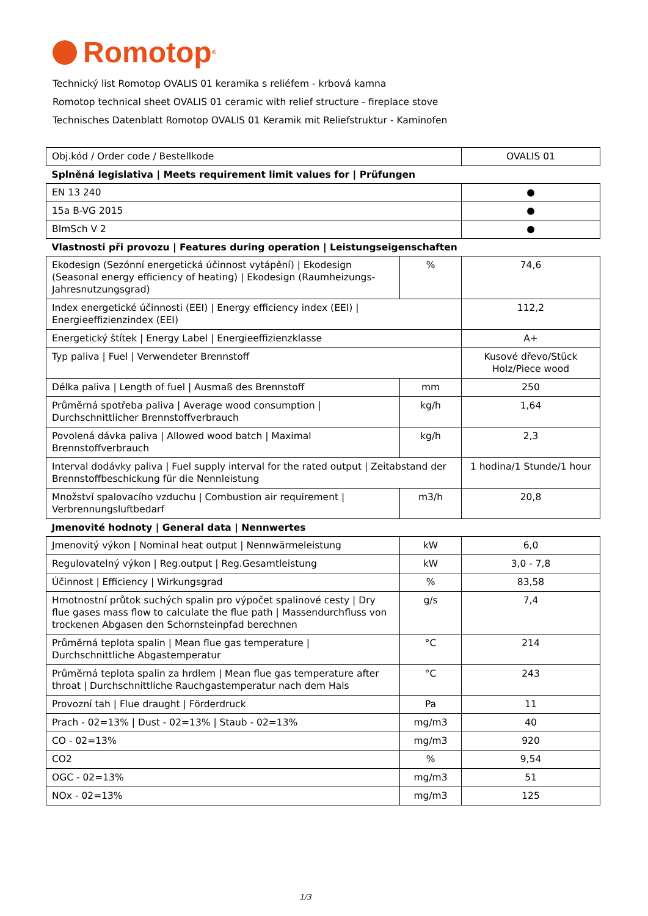Romotop<sup>®</sup>
Technický list Romotop OVALIS 01 keramika s reliéfem - krbová kamna
Romotop technical sheet OVALIS 01 ceramic with relief structure - fireplace stove
Technisches Datenblatt Romotop OVALIS 01 Keramik mit Reliefstruktur - Kaminofen
| Obj.kód / Order code / Bestellkode | | OVALIS 01 |
| Splněná legislativa / Meets requirement limit values for / Prüfungen | | |
| EN 13 240 | | ● |
| 15a B-VG 2015 | | ● |
| BImSch V 2 | | ● |
| Vlastnosti při provozu / Features during operation / Leistungseigenschaften | | |
| Ekodesign (Sezónní energetická účinnost vytápění) / Ekodesign (Seasonal energy efficiency of heating) / Ekodesign (Raumheizungs-Jahresnutzungsgrad) | % | 74,6 |
| Index energetické účinnosti (EEI) / Energy efficiency index (EEI) / Energieeffizienzindex (EEI) | | 112,2 |
| Energetický štítek / Energy Label / Energieeffizienzklasse | | A+ |
| Typ paliva / Fuel / Verwendeter Brennstoff | | Kusové dřevo/Stück Holz/Piece wood |
| Délka paliva / Length of fuel / Ausmaß des Brennstoff | mm | 250 |
| Průměrná spotřeba paliva / Average wood consumption / Durchschnittlicher Brennstoffverbrauch | kg/h | 1,64 |
| Povolená dávka paliva / Allowed wood batch / Maximal Brennstoffverbrauch | kg/h | 2,3 |
| Interval dodávky paliva / Fuel supply interval for the rated output / Zeitabstand der Brennstoffbeschickung für die Nennleistung | | 1 hodina/1 Stunde/1 hour |
| Množství spalovacího vzduchu / Combustion air requirement / Verbrennungsluftbedarf | m3/h | 20,8 |
| Jmenovité hodnoty / General data / Nennwertes | | |
| Jmenovitý výkon / Nominal heat output / Nennwärmeleistung | kW | 6,0 |
| Regulovatelný výkon / Reg.output / Reg.Gesamtleistung | kW | 3,0 - 7,8 |
| Účinnost / Efficiency / Wirkungsgrad | % | 83,58 |
| Hmotnostní průtok suchých spalin pro výpočet spalinové cesty / Dry flue gases mass flow to calculate the flue path / Massendurchfluss von trockenen Abgasen den Schornsteinpfad berechnen | g/s | 7,4 |
| Průměrná teplota spalin / Mean flue gas temperature / Durchschnittliche Abgastemperatur | °C | 214 |
| Průměrná teplota spalin za hrdlem / Mean flue gas temperature after throat / Durchschnittliche Rauchgastemperatur nach dem Hals | °C | 243 |
| Provozní tah / Flue draught / Förderdruck | Pa | 11 |
| Prach - 02=13% / Dust - 02=13% / Staub - 02=13% | mg/m3 | 40 |
| CO - 02=13% | mg/m3 | 920 |
| CO2 | % | 9,54 |
| OGC - 02=13% | mg/m3 | 51 |
| NOx - 02=13% | mg/m3 | 125 |
1/3